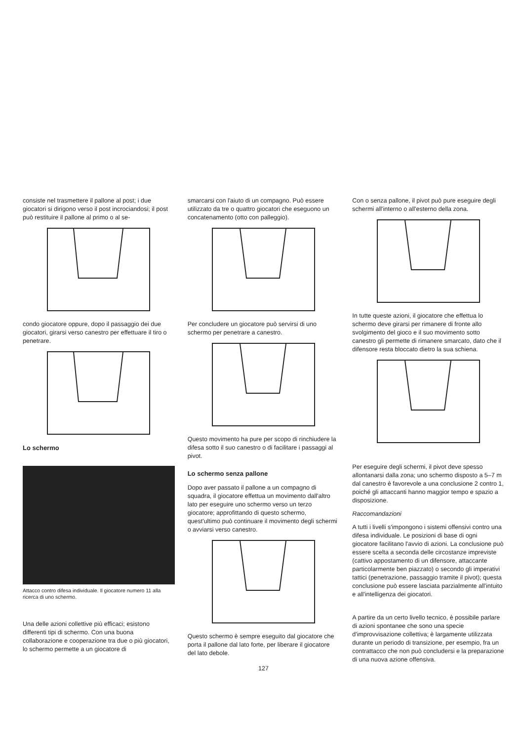consiste nel trasmettere il pallone al post; i due giocatori si dirigono verso il post incrociandosi; il post può restituire il pallone al primo o al se-
condo giocatore oppure, dopo il passaggio dei due giocatori, girarsi verso canestro per effettuare il tiro o penetrare.
Lo schermo
Attacco contro difesa individuale. Il giocatore numero 11 alla ricerca di uno schermo.
Una delle azioni collettive più efficaci; esistono differenti tipi di schermo. Con una buona collaborazione e cooperazione tra due o più giocatori, lo schermo permette a un giocatore di
smarcarsi con l'aiuto di un compagno. Può essere utilizzato da tre o quattro giocatori che eseguono un concatenamento (otto con palleggio).
Per concludere un giocatore può servirsi di uno schermo per penetrare a canestro.
Questo movimento ha pure per scopo di rinchiudere la difesa sotto il suo canestro o di facilitare i passaggi al pivot.
Lo schermo senza pallone
Dopo aver passato il pallone a un compagno di squadra, il giocatore effettua un movimento dall'altro lato per eseguire uno schermo verso un terzo giocatore; approfittando di questo schermo, quest'ultimo può continuare il movimento degli schermi o avviarsi verso canestro.
Questo schermo è sempre eseguito dal giocatore che porta il pallone dal lato forte, per liberare il giocatore del lato debole.
127
Con o senza pallone, il pivot può pure eseguire degli schermi all'interno o all'esterno della zona.
In tutte queste azioni, il giocatore che effettua lo schermo deve girarsi per rimanere di fronte allo svolgimento del gioco e il suo movimento sotto canestro gli permette di rimanere smarcato, dato che il difensore resta bloccato dietro la sua schiena.
Per eseguire degli schermi, il pivot deve spesso allontanarsi dalla zona; uno schermo disposto a 5–7 m dal canestro è favorevole a una conclusione 2 contro 1, poiché gli attaccanti hanno maggior tempo e spazio a disposizione.
Raccomandazioni
A tutti i livelli s'impongono i sistemi offensivi contro una difesa individuale. Le posizioni di base di ogni giocatore facilitano l'avvio di azioni. La conclusione può essere scelta a seconda delle circostanze impreviste (cattivo appostamento di un difensore, attaccante particolarmente ben piazzato) o secondo gli imperativi tattici (penetrazione, passaggio tramite il pivot); questa conclusione può essere lasciata parzialmente all'intuito e all'intelligenza dei giocatori.
A partire da un certo livello tecnico, è possibile parlare di azioni spontanee che sono una specie d'improvvisazione collettiva; è largamente utilizzata durante un periodo di transizione, per esempio, fra un contrattacco che non può concludersi e la preparazione di una nuova azione offensiva.